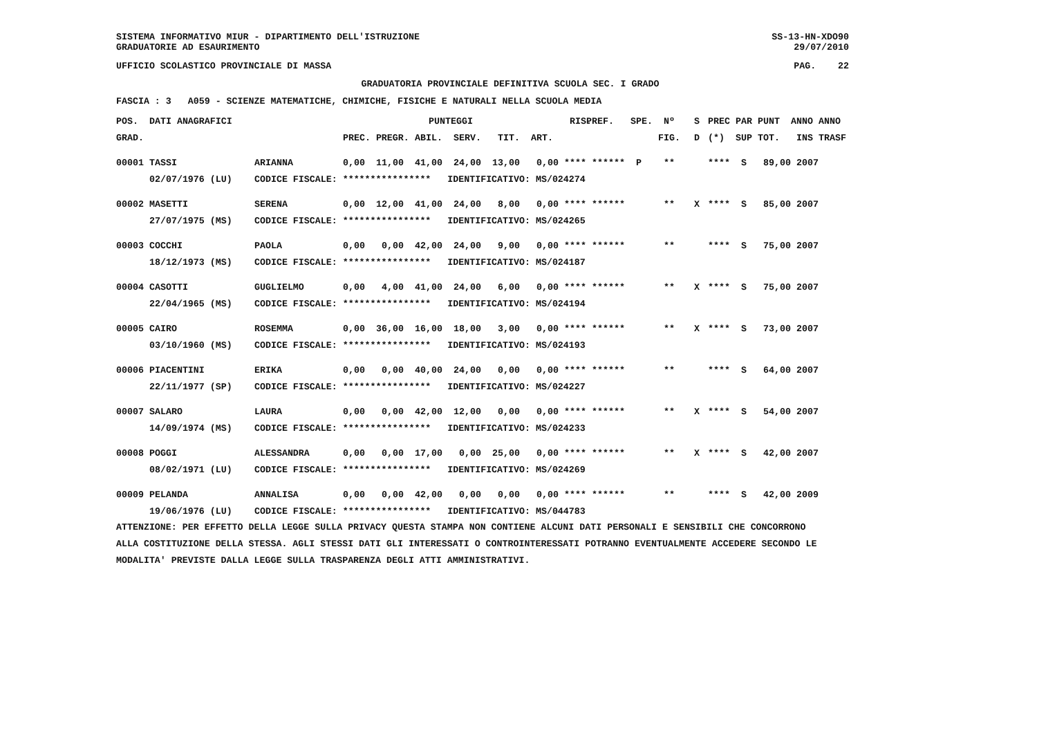SISTEMA INFORMATIVO MIUR - DIPARTIMENTO DELL'ISTRUZIONE SS-13-HN-XDO90
GRADUATORIE AD ESAURIMENTO 29/07/2010
UFFICIO SCOLASTICO PROVINCIALE DI MASSA PAG. 22
GRADUATORIA PROVINCIALE DEFINITIVA SCUOLA SEC. I GRADO
FASCIA : 3 A059 - SCIENZE MATEMATICHE, CHIMICHE, FISICHE E NATURALI NELLA SCUOLA MEDIA
| POS. | DATI ANAGRAFICI | | PUNTEGGI | | | | | | RIS. | PREF. | SPE. | Nº | S | PREC | PAR | PUNT | ANNO | ANNO |
| --- | --- | --- | --- | --- | --- | --- | --- | --- | --- | --- | --- | --- | --- | --- | --- | --- | --- | --- |
| GRAD. | | | PREC. PREGR. | | ABIL. | SERV. | TIT. | ART. | | | | FIG. | D | (*) | SUP | TOT. | INS | TRASF |
| 00001 | TASSI | ARIANNA | 0,00 | 11,00 | 41,00 | 24,00 | 13,00 | 0,00 | **** | ****** | P | ** | | **** | S | 89,00 | 2007 | |
| | 02/07/1976 (LU) | CODICE FISCALE: **************** IDENTIFICATIVO: MS/024274 | | | | | | | | | | | | | | | | |
| 00002 | MASETTI | SERENA | 0,00 | 12,00 | 41,00 | 24,00 | 8,00 | 0,00 | **** | ****** | | ** | X | **** | S | 85,00 | 2007 | |
| | 27/07/1975 (MS) | CODICE FISCALE: **************** IDENTIFICATIVO: MS/024265 | | | | | | | | | | | | | | | | |
| 00003 | COCCHI | PAOLA | 0,00 | 0,00 | 42,00 | 24,00 | 9,00 | 0,00 | **** | ****** | | ** | | **** | S | 75,00 | 2007 | |
| | 18/12/1973 (MS) | CODICE FISCALE: **************** IDENTIFICATIVO: MS/024187 | | | | | | | | | | | | | | | | |
| 00004 | CASOTTI | GUGLIELMO | 0,00 | 4,00 | 41,00 | 24,00 | 6,00 | 0,00 | **** | ****** | | ** | X | **** | S | 75,00 | 2007 | |
| | 22/04/1965 (MS) | CODICE FISCALE: **************** IDENTIFICATIVO: MS/024194 | | | | | | | | | | | | | | | | |
| 00005 | CAIRO | ROSEMMA | 0,00 | 36,00 | 16,00 | 18,00 | 3,00 | 0,00 | **** | ****** | | ** | X | **** | S | 73,00 | 2007 | |
| | 03/10/1960 (MS) | CODICE FISCALE: **************** IDENTIFICATIVO: MS/024193 | | | | | | | | | | | | | | | | |
| 00006 | PIACENTINI | ERIKA | 0,00 | 0,00 | 40,00 | 24,00 | 0,00 | 0,00 | **** | ****** | | ** | | **** | S | 64,00 | 2007 | |
| | 22/11/1977 (SP) | CODICE FISCALE: **************** IDENTIFICATIVO: MS/024227 | | | | | | | | | | | | | | | | |
| 00007 | SALARO | LAURA | 0,00 | 0,00 | 42,00 | 12,00 | 0,00 | 0,00 | **** | ****** | | ** | X | **** | S | 54,00 | 2007 | |
| | 14/09/1974 (MS) | CODICE FISCALE: **************** IDENTIFICATIVO: MS/024233 | | | | | | | | | | | | | | | | |
| 00008 | POGGI | ALESSANDRA | 0,00 | 0,00 | 17,00 | 0,00 | 25,00 | 0,00 | **** | ****** | | ** | X | **** | S | 42,00 | 2007 | |
| | 08/02/1971 (LU) | CODICE FISCALE: **************** IDENTIFICATIVO: MS/024269 | | | | | | | | | | | | | | | | |
| 00009 | PELANDA | ANNALISA | 0,00 | 0,00 | 42,00 | 0,00 | 0,00 | 0,00 | **** | ****** | | ** | | **** | S | 42,00 | 2009 | |
| | 19/06/1976 (LU) | CODICE FISCALE: **************** IDENTIFICATIVO: MS/044783 | | | | | | | | | | | | | | | | |
ATTENZIONE: PER EFFETTO DELLA LEGGE SULLA PRIVACY QUESTA STAMPA NON CONTIENE ALCUNI DATI PERSONALI E SENSIBILI CHE CONCORRONO ALLA COSTITUZIONE DELLA STESSA. AGLI STESSI DATI GLI INTERESSATI O CONTROINTERESSATI POTRANNO EVENTUALMENTE ACCEDERE SECONDO LE MODALITA' PREVISTE DALLA LEGGE SULLA TRASPARENZA DEGLI ATTI AMMINISTRATIVI.